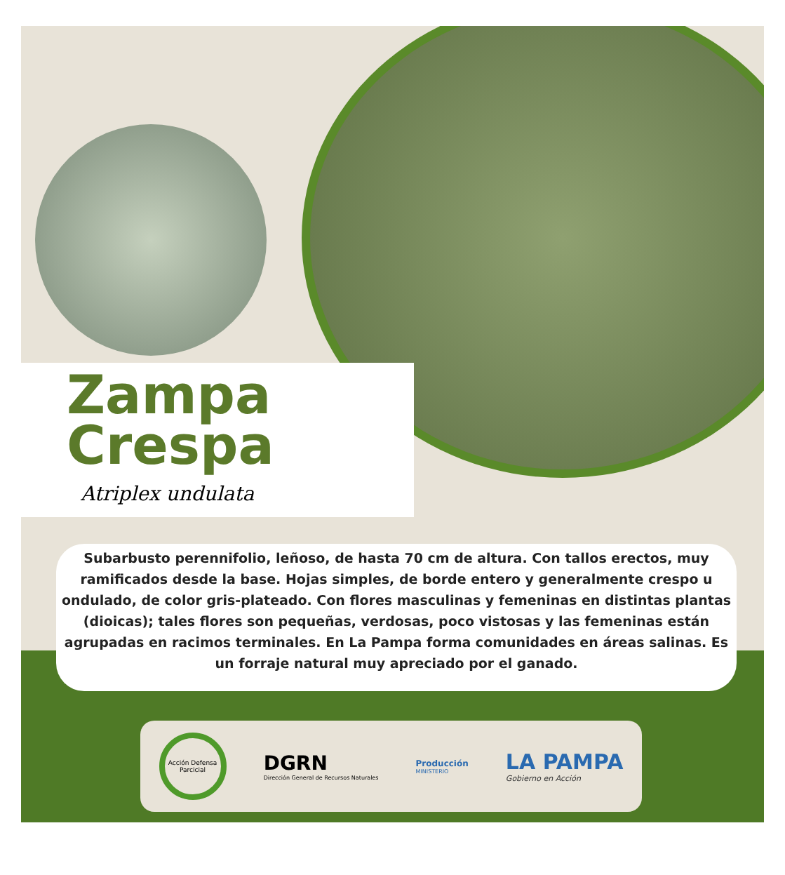Zampa
Crespa
Atriplex undulata
Subarbusto perennifolio, leñoso, de hasta 70 cm de altura. Con tallos erectos, muy ramificados desde la base. Hojas simples, de borde entero y generalmente crespo u ondulado, de color gris-plateado. Con flores masculinas y femeninas en distintas plantas (dioicas); tales flores son pequeñas, verdosas, poco vistosas y las femeninas están agrupadas en racimos terminales. En La Pampa forma comunidades en áreas salinas. Es un forraje natural muy apreciado por el ganado.
Acción Defensa Parcicial
DGRN
Dirección General de Recursos Naturales
Producción
MINISTERIO
LA PAMPA
Gobierno en Acción